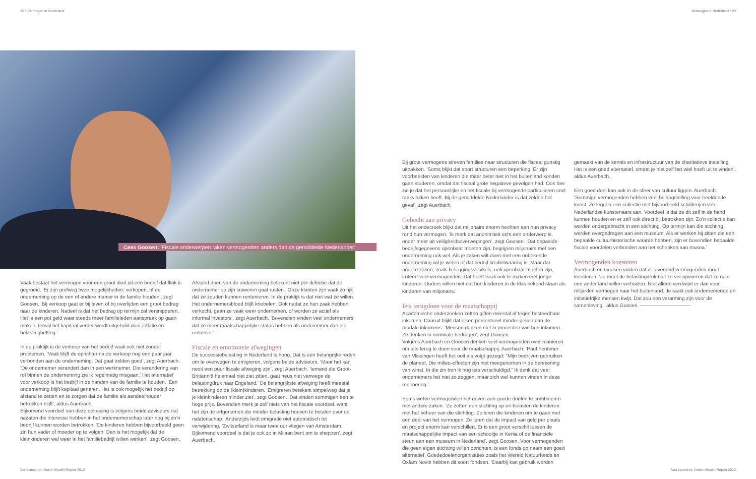28 • Vermogen in Nederland Vermogen in Nederland • 29
Cees Goosen: ‘Fiscale onderwerpen raken vermogenden anders dan de gemiddelde Nederlander’
Vaak bestaat het vermogen voor een groot deel uit een bedrijf dat flink is gegroeid. ‘Er zijn grofweg twee mogelijkheden: verkopen, of de onderneming op de een of andere manier in de familie houden’, zegt Goosen. ‘Bij verkoop gaat er bij leven of bij overlijden een groot bedrag naar de kinderen. Nadeel is dat het bedrag op termijn zal versnipperen. Het is een pot geld waar steeds meer familieleden aanspraak op gaan maken, terwijl het kapitaal verder wordt uitgehold door inflatie en belastingheffing.’
In de praktijk is de verkoop van het bedrijf vaak ook niet zonder problemen. ‘Vaak blijft de oprichter na de verkoop nog een paar jaar verbonden aan de onderneming. Dat gaat zelden goed’, zegt Auerbach. ‘De ondernemer verandert dan in een werknemer. Die verandering van rol binnen de onderneming zie ik regelmatig misgaan.’ Het alternatief voor verkoop is het bedrijf in de handen van de familie te houden. ‘Een onderneming blijft kapitaal generen. Het is ook mogelijk het bedrijf op afstand te zetten en te zorgen dat de familie als aandeelhouder betrokken blijft’, aldus Auerbach.
Bijkomend voordeel van deze oplossing is volgens beide adviseurs dat nazaten die interesse hebben in het ondernemerschap later nog bij zo’n bedrijf kunnen worden betrokken. ‘De kinderen hebben bijvoorbeeld geen zin hun vader of moeder op te volgen. Dan is het mogelijk dat de kleinkinderen wel weer in het familiebedrijf willen werken’, zegt Goosen.
Afstand doen van de onderneming betekent niet per definitie dat de ondernemer op zijn lauweren gaat rusten. ‘Onze klanten zijn vaak zo rijk dat ze zouden kunnen rentenieren. In de praktijk is dat niet wat ze willen. Het ondernemersbloed blijft kriebelen. Ook nadat ze hun zaak hebben verkocht, gaan ze vaak weer ondernemen, of worden ze actief als informal investors’, zegt Auerbach. ‘Bovendien vinden veel ondernemers dat ze meer maatschappelijke status hebben als ondernemer dan als rentenier.’
Fiscale en emotionele afwegingen
De successiebelasting in Nederland is hoog. Dat is een belangrijke reden om te overwegen te emigreren, volgens beide adviseurs. ‘Maar het kan nooit een puur fiscale afweging zijn’, zegt Auerbach. ‘Iemand die Groot-Brittannië helemaal niet ziet zitten, gaat heus niet vanwege de belastingdruk naar Engeland.’ De belangrijkste afweging heeft meestal betrekking op de (klein)kinderen. ‘Emigreren betekent simpelweg dat je je kleinkinderen minder ziet’, zegt Goosen. ‘Dat vinden sommigen een te hoge prijs. Bovendien merk je zelf niets van het fiscale voordeel, want het zijn de erfgenamen die minder belasting hoeven te betalen over de nalatenschap.’ Anderzijds leidt emigratie niet automatisch tot verwijdering. ‘Zwitserland is maar twee uur vliegen van Amsterdam. Bijkomend voordeel is dat je ook zo in Milaan bent om te shoppen’, zegt Auerbach.
Bij grote vermogens streven families naar structuren die fiscaal gunstig uitpakken. ‘Soms blijkt dat soort structuren een beperking. Er zijn voorbeelden van kinderen die maar beter niet in het buitenland konden gaan studeren, omdat dat fiscaal grote negatieve gevolgen had. Ook hier zie je dat het persoonlijke en het fiscale bij vermogende particulieren snel raakvlakken heeft. Bij de gemiddelde Nederlander is dat zelden het geval’, zegt Auerbach.
Gehecht aan privacy
Uit het onderzoek blijkt dat miljonairs enorm hechten aan hun privacy rond hun vermogen. ‘Ik merk dat anonimiteit echt een onderwerp is, onder meer uit veiligheidsoverwegingen’, zegt Goosen. ‘Dat bepaalde bedrijfsgegevens openbaar moeten zijn, begrijpen miljonairs met een onderneming ook wel. Als je zaken wilt doen met een onbekende onderneming wil je weten of dat bedrijf kredietwaardig is. Maar dat andere zaken, zoals beleggingsvehikels, ook openbaar moeten zijn, irriteert veel vermogenden. Dat heeft vaak ook te maken met jonge kinderen. Ouders willen niet dat hun kinderen in de klas bekend staan als kinderen van miljonairs.’
Iets terugdoen voor de maatschappij
Academische onderzoeken zetten giften meestal af tegen besteedbaar inkomen. Daaruit blijkt dat rijken percentueel minder geven dan de modale inkomens. ‘Mensen denken niet in procenten van hun inkomen. Ze denken in nominale bedragen’, zegt Goosen.
Volgens Auerbach en Goosen denken veel vermogenden over manieren om iets terug te doen voor de maatschappij. Auerbach: ‘Paul Fentener van Vlissingen heeft het ooit als volgt gezegd: “Mijn bedrijven gebruiken de planeet. Die milieu-effecten zijn niet meegenomen in de berekening van winst. In die zin ben ik nog iets verschuldigd.” Ik denk dat veel ondernemers het niet zo zeggen, maar zich wel kunnen vinden in deze redenering.’
Soms weten vermogenden het geven aan goede doelen te combineren met andere zaken. ‘Ze zetten een stichting op en belasten de kinderen met het beheer van die stichting. Zo leren die kinderen om te gaan met een deel van het vermogen. Ze leren dat de impact van geld per plaats en project enorm kan verschillen. Er is een groot verschil tussen de maatschappelijke impact van een schooltje in Kenia of de financiële steun aan een museum in Nederland’, zegt Goosen. Voor vermogenden die geen eigen stichting willen oprichten, is een fonds op naam een goed alternatief. Goededoelenorganisaties zoals het Wereld Natuurfonds en Oxfam Novib hebben dit soort fondsen. ‘Daarbij kan gebruik worden
gemaakt van de kennis en infrastructuur van de charitatieve instelling. Het is een goed alternatief, omdat je niet zelf het wiel hoeft uit te vinden’, aldus Auerbach.
Een goed doel kan ook in de sfeer van cultuur liggen. Auerbach: ‘Sommige vermogenden hebben veel belangstelling voor beeldende kunst. Ze leggen een collectie met bijvoorbeeld schilderijen van Nederlandse kunstenaars aan. Voordeel is dat ze dit zelf in de hand kunnen houden en er zelf ook direct bij betrokken zijn. Zo’n collectie kan worden ondergebracht in een stichting. Op termijn kan die stichting worden overgedragen aan een museum. Als er werken bij zitten die een bepaalde cultuurhistorische waarde hebben, zijn er bovendien bepaalde fiscale voordelen verbonden aan het schenken aan musea.’
Vermogenden koesteren
Auerbach en Goosen vinden dat de overheid vermogenden moet koesteren. ‘Je moet de belastingdruk niet zo ver opvoeren dat ze naar een ander land willen verhuizen. Niet alleen verdwijnt er dan voor miljarden vermogen naar het buitenland. Je raakt ook ondernemende en initiatiefrijke mensen kwijt. Dat zou een verarming zijn voor de samenleving’, aldus Goosen. ——————————
Van Lanschot: Dutch Wealth Report 2012
Van Lanschot: Dutch Wealth Report 2012